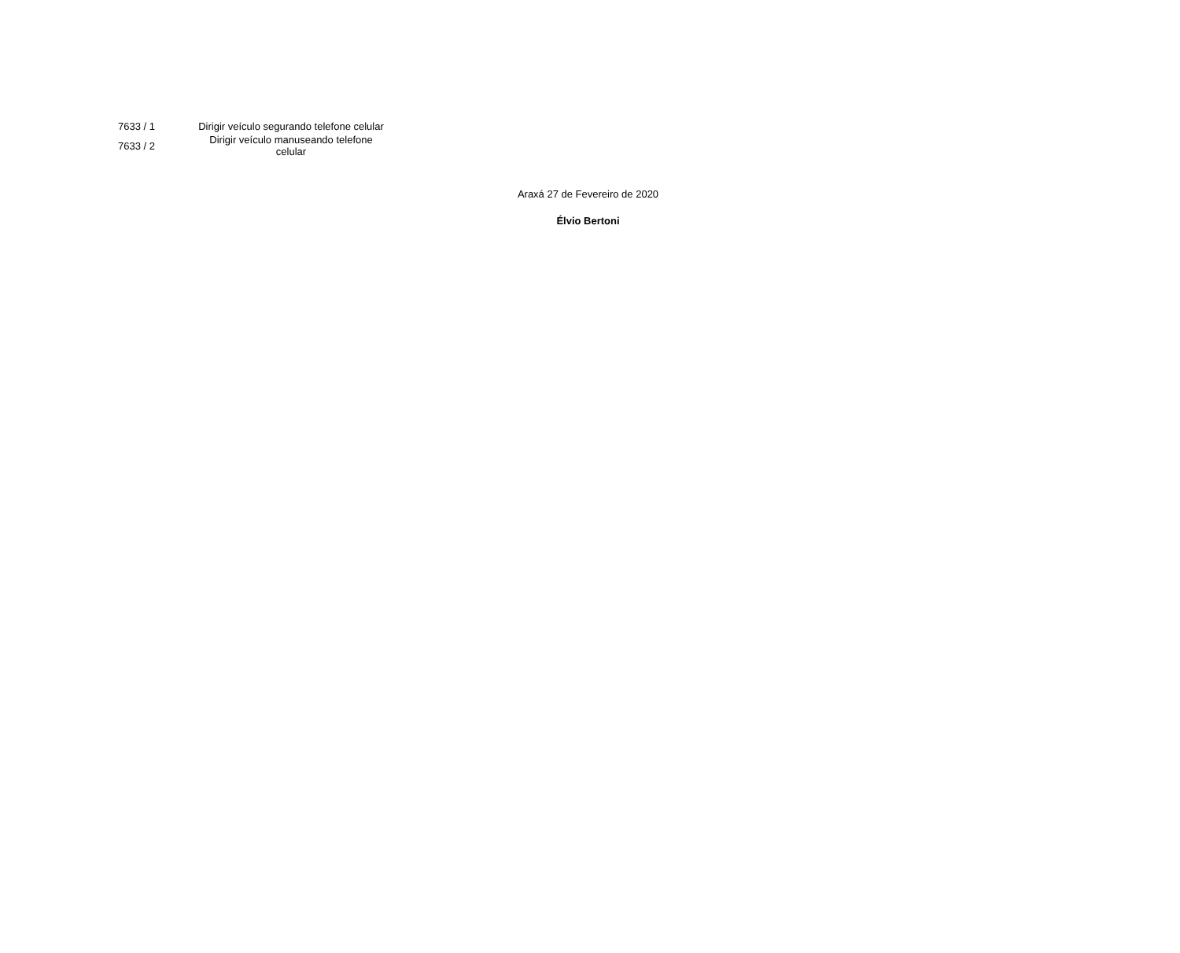| 7633 / 1 | Dirigir veículo segurando telefone celular |
| 7633 / 2 | Dirigir veículo manuseando telefone celular |
Araxá 27 de Fevereiro de 2020
Élvio Bertoni